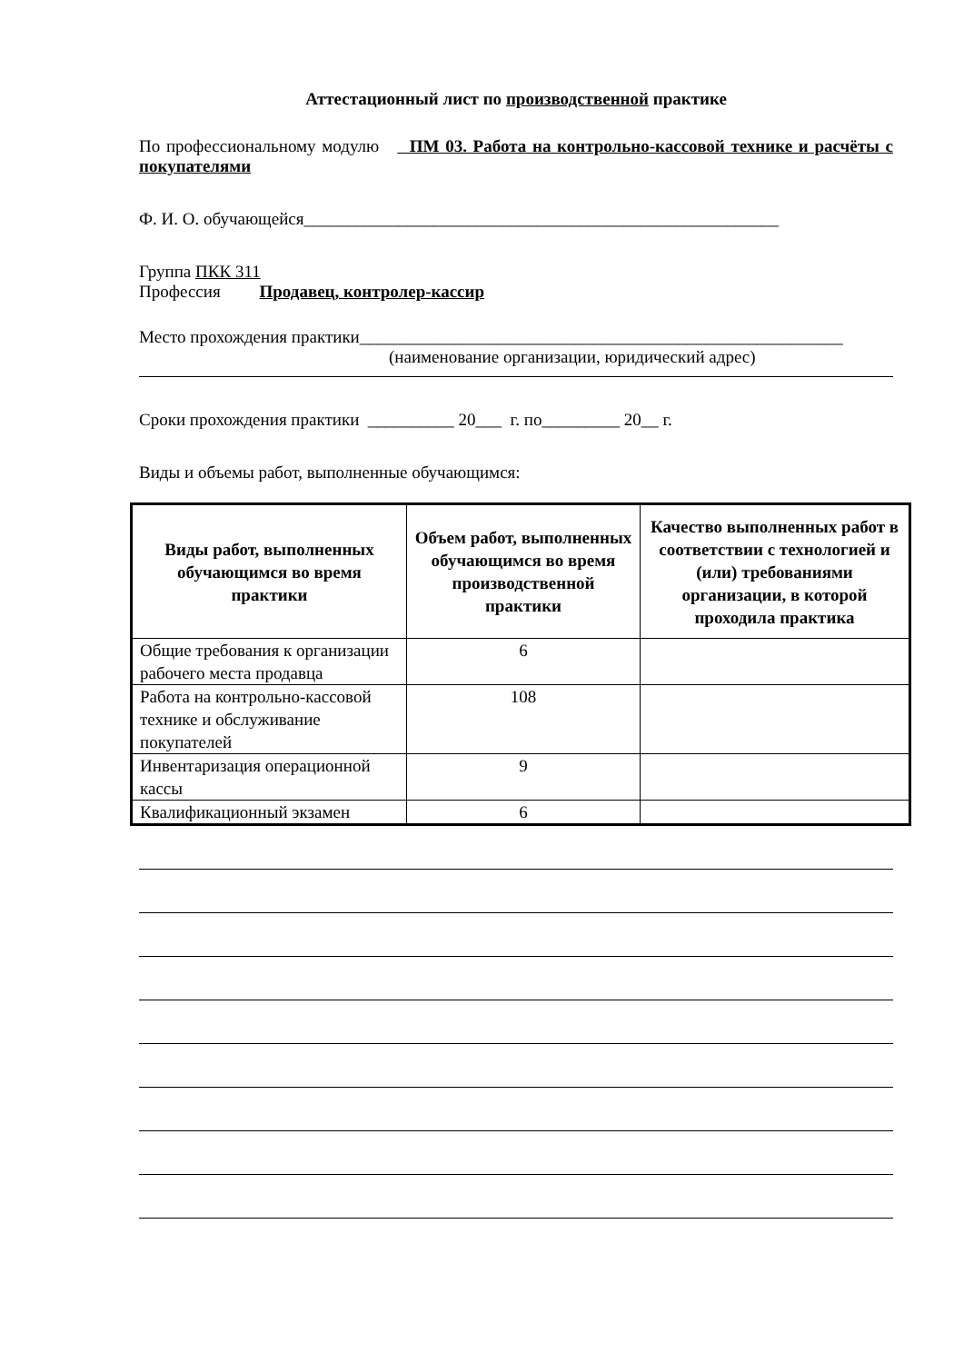Аттестационный лист по производственной практике
По профессиональному модулю ПМ 03. Работа на контрольно-кассовой технике и расчёты с покупателями
Ф. И. О. обучающейся_______________________________________________________
Группа ПКК 311
Профессия Продавец, контролер-кассир
Место прохождения практики________________________________________________________
(наименование организации, юридический адрес)
Сроки прохождения практики __________ 20___ г. по_________ 20__ г.
Виды и объемы работ, выполненные обучающимся:
| Виды работ, выполненных обучающимся во время практики | Объем работ, выполненных обучающимся во время производственной практики | Качество выполненных работ в соответствии с технологией и (или) требованиями организации, в которой проходила практика |
| --- | --- | --- |
| Общие требования к организации рабочего места продавца | 6 | |
| Работа на контрольно-кассовой технике и обслуживание покупателей | 108 | |
| Инвентаризация операционной кассы | 9 | |
| Квалификационный экзамен | 6 | |